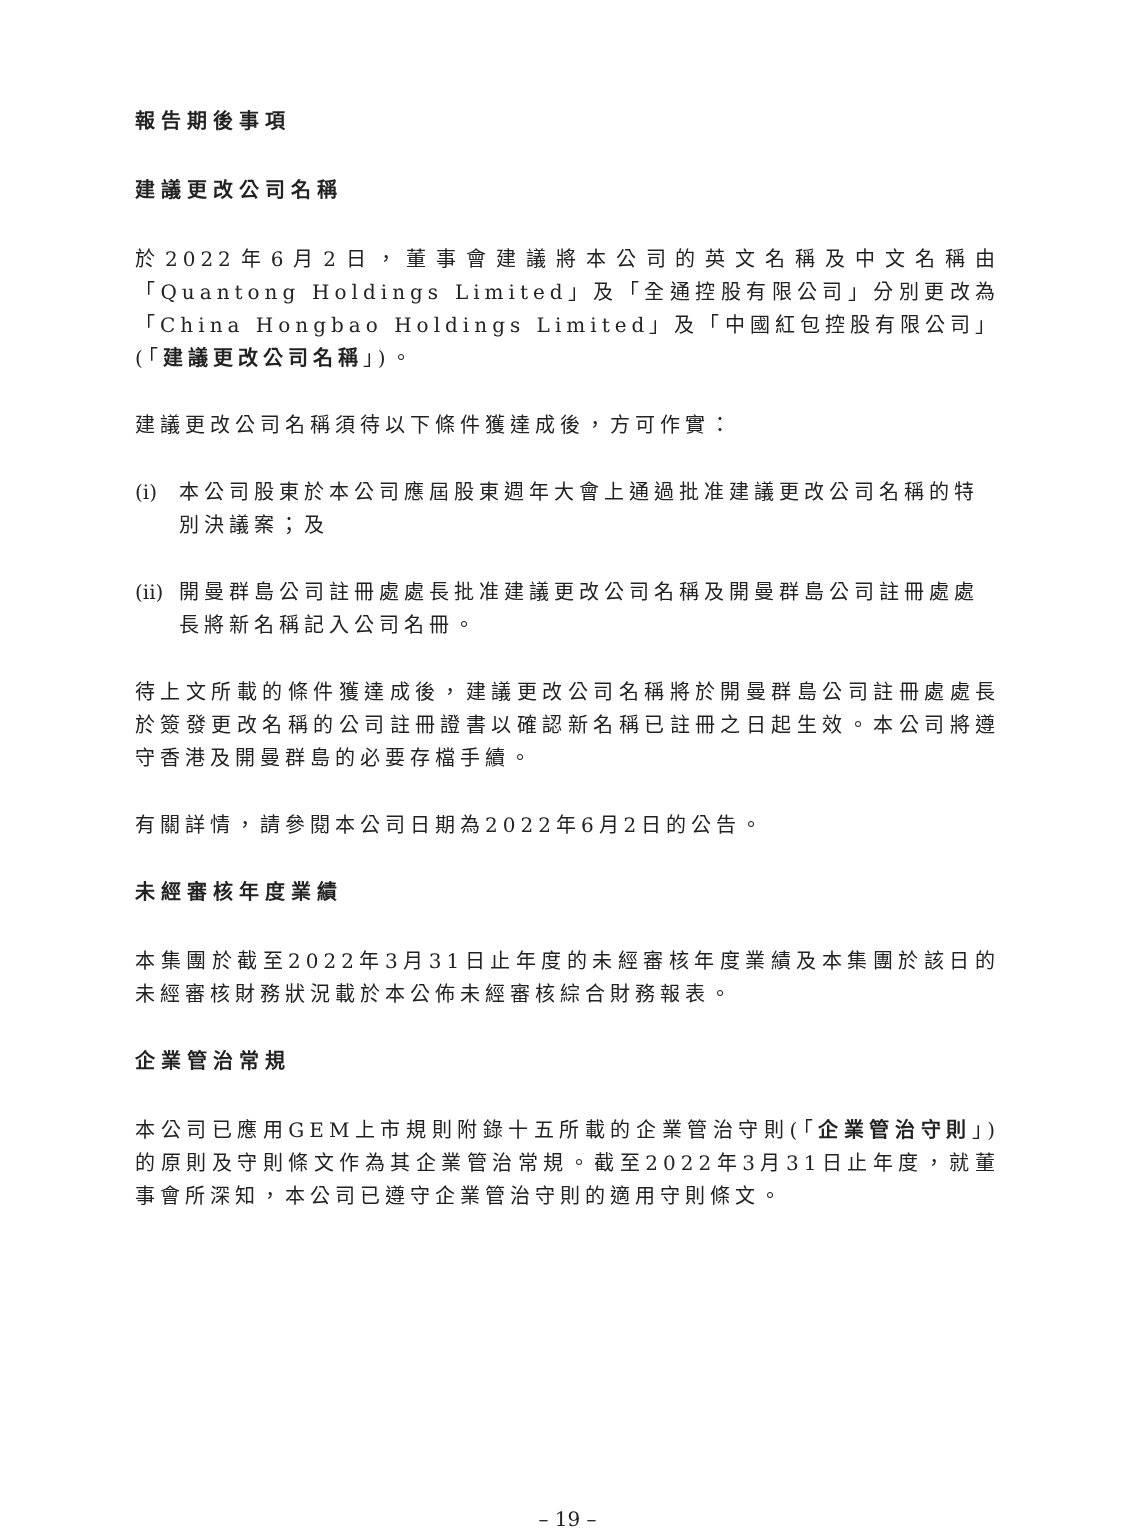報告期後事項
建議更改公司名稱
於2022年6月2日，董事會建議將本公司的英文名稱及中文名稱由「Quantong Holdings Limited」及「全通控股有限公司」分別更改為「China Hongbao Holdings Limited」及「中國紅包控股有限公司」(「建議更改公司名稱」)。
建議更改公司名稱須待以下條件獲達成後，方可作實：
(i) 本公司股東於本公司應屆股東週年大會上通過批准建議更改公司名稱的特別決議案；及
(ii) 開曼群島公司註冊處處長批准建議更改公司名稱及開曼群島公司註冊處處長將新名稱記入公司名冊。
待上文所載的條件獲達成後，建議更改公司名稱將於開曼群島公司註冊處處長於簽發更改名稱的公司註冊證書以確認新名稱已註冊之日起生效。本公司將遵守香港及開曼群島的必要存檔手續。
有關詳情，請參閱本公司日期為2022年6月2日的公告。
未經審核年度業績
本集團於截至2022年3月31日止年度的未經審核年度業績及本集團於該日的未經審核財務狀況載於本公佈未經審核綜合財務報表。
企業管治常規
本公司已應用GEM上市規則附錄十五所載的企業管治守則(「企業管治守則」)的原則及守則條文作為其企業管治常規。截至2022年3月31日止年度，就董事會所深知，本公司已遵守企業管治守則的適用守則條文。
– 19 –